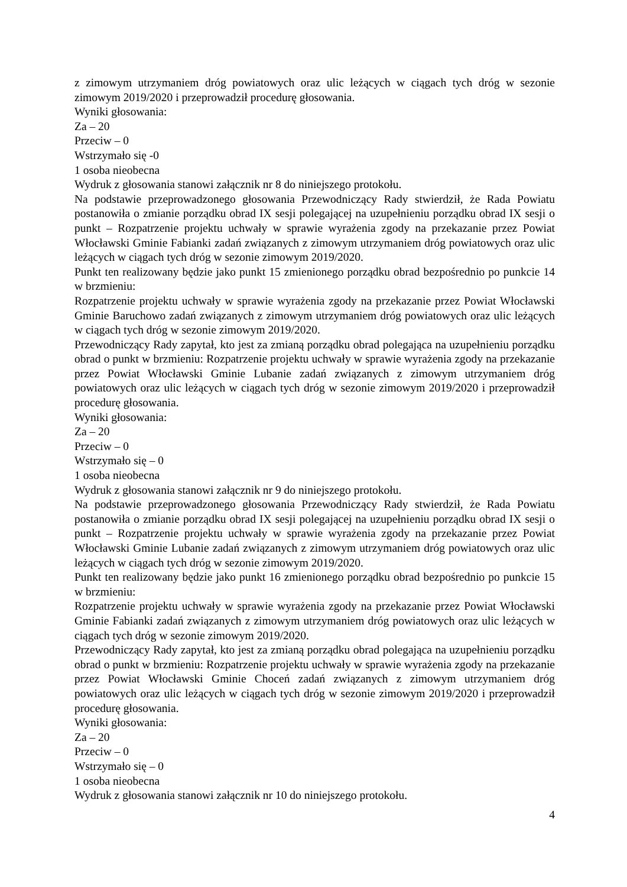z zimowym utrzymaniem dróg powiatowych oraz ulic leżących w ciągach tych dróg w sezonie zimowym 2019/2020 i przeprowadził procedurę głosowania.
Wyniki głosowania:
Za – 20
Przeciw – 0
Wstrzymało się -0
1 osoba nieobecna
Wydruk z głosowania stanowi załącznik nr 8 do niniejszego protokołu.
Na podstawie przeprowadzonego głosowania Przewodniczący Rady stwierdził, że Rada Powiatu postanowiła o zmianie porządku obrad IX sesji polegającej na uzupełnieniu porządku obrad IX sesji o punkt – Rozpatrzenie projektu uchwały w sprawie wyrażenia zgody na przekazanie przez Powiat Włocławski Gminie Fabianki zadań związanych z zimowym utrzymaniem dróg powiatowych oraz ulic leżących w ciągach tych dróg w sezonie zimowym 2019/2020.
Punkt ten realizowany będzie jako punkt 15 zmienionego porządku obrad bezpośrednio po punkcie 14 w brzmieniu:
Rozpatrzenie projektu uchwały w sprawie wyrażenia zgody na przekazanie przez Powiat Włocławski Gminie Baruchowo zadań związanych z zimowym utrzymaniem dróg powiatowych oraz ulic leżących w ciągach tych dróg w sezonie zimowym 2019/2020.
Przewodniczący Rady zapytał, kto jest za zmianą porządku obrad polegająca na uzupełnieniu porządku obrad o punkt w brzmieniu: Rozpatrzenie projektu uchwały w sprawie wyrażenia zgody na przekazanie przez Powiat Włocławski Gminie Lubanie zadań związanych z zimowym utrzymaniem dróg powiatowych oraz ulic leżących w ciągach tych dróg w sezonie zimowym 2019/2020 i przeprowadził procedurę głosowania.
Wyniki głosowania:
Za – 20
Przeciw – 0
Wstrzymało się – 0
1 osoba nieobecna
Wydruk z głosowania stanowi załącznik nr 9 do niniejszego protokołu.
Na podstawie przeprowadzonego głosowania Przewodniczący Rady stwierdził, że Rada Powiatu postanowiła o zmianie porządku obrad IX sesji polegającej na uzupełnieniu porządku obrad IX sesji o punkt – Rozpatrzenie projektu uchwały w sprawie wyrażenia zgody na przekazanie przez Powiat Włocławski Gminie Lubanie zadań związanych z zimowym utrzymaniem dróg powiatowych oraz ulic leżących w ciągach tych dróg w sezonie zimowym 2019/2020.
Punkt ten realizowany będzie jako punkt 16 zmienionego porządku obrad bezpośrednio po punkcie 15 w brzmieniu:
Rozpatrzenie projektu uchwały w sprawie wyrażenia zgody na przekazanie przez Powiat Włocławski Gminie Fabianki zadań związanych z zimowym utrzymaniem dróg powiatowych oraz ulic leżących w ciągach tych dróg w sezonie zimowym 2019/2020.
Przewodniczący Rady zapytał, kto jest za zmianą porządku obrad polegająca na uzupełnieniu porządku obrad o punkt w brzmieniu: Rozpatrzenie projektu uchwały w sprawie wyrażenia zgody na przekazanie przez Powiat Włocławski Gminie Choceń zadań związanych z zimowym utrzymaniem dróg powiatowych oraz ulic leżących w ciągach tych dróg w sezonie zimowym 2019/2020 i przeprowadził procedurę głosowania.
Wyniki głosowania:
Za – 20
Przeciw – 0
Wstrzymało się – 0
1 osoba nieobecna
Wydruk z głosowania stanowi załącznik nr 10 do niniejszego protokołu.
4